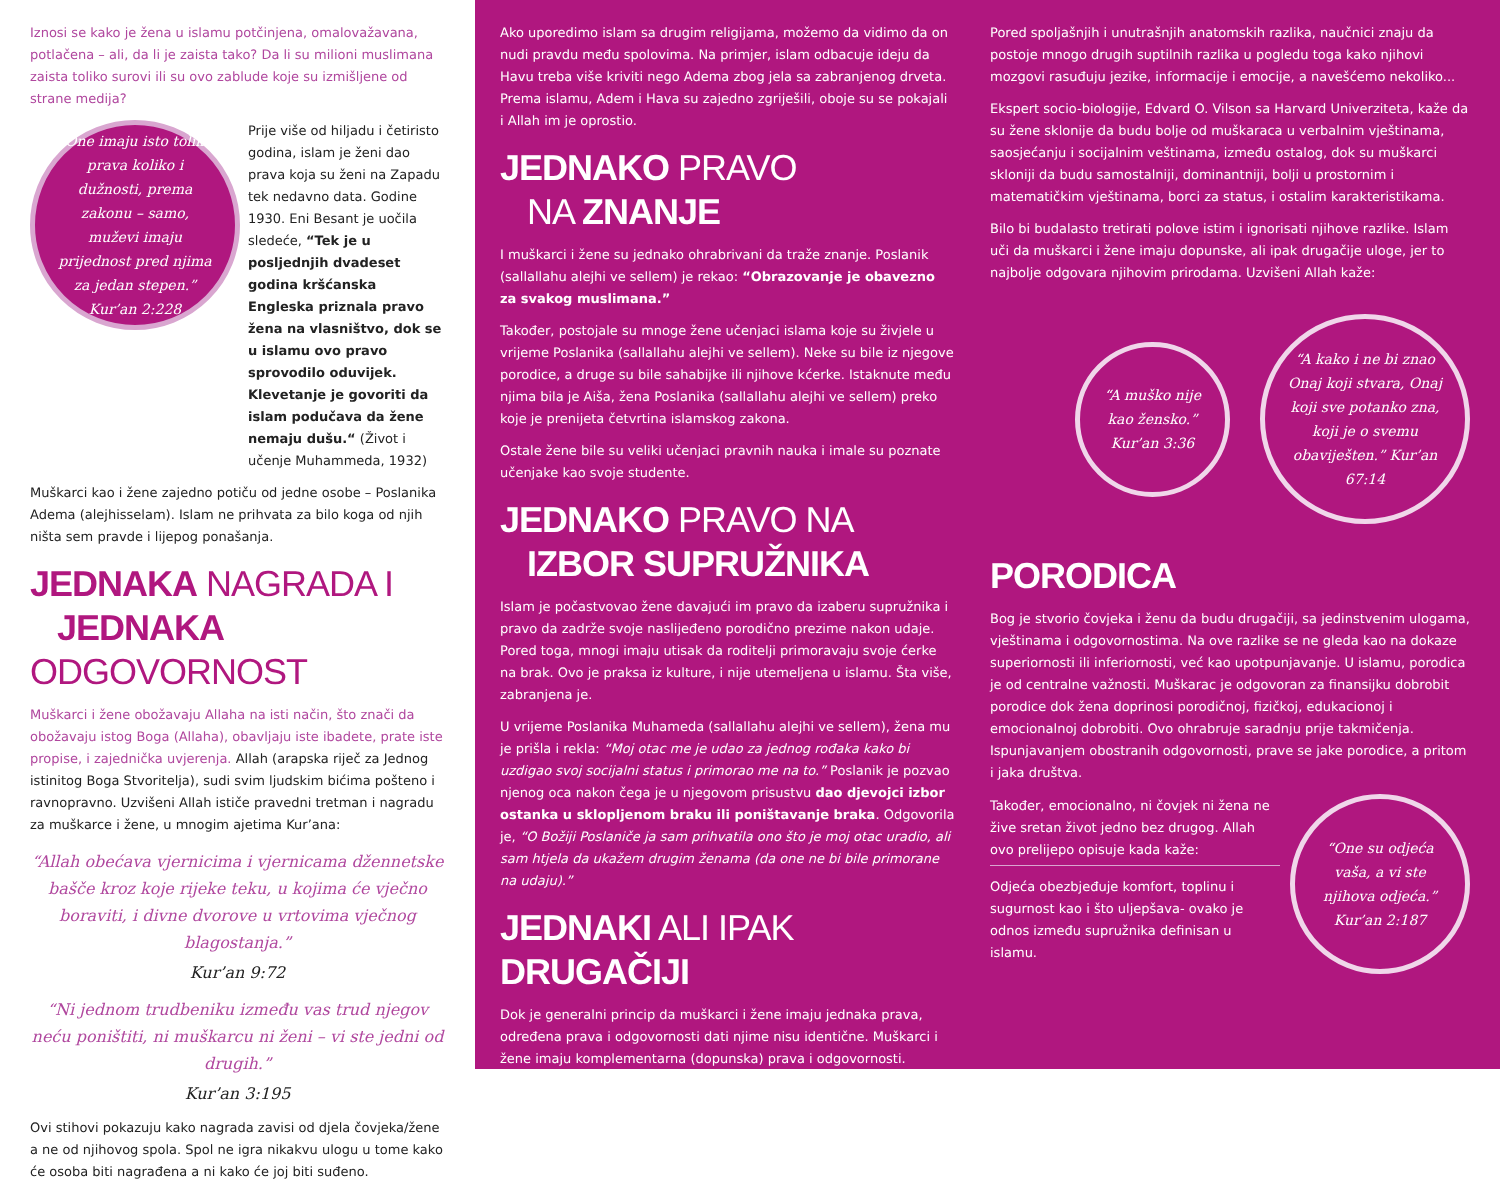Iznosi se kako je žena u islamu potčinjena, omalovažavana, potlačena – ali, da li je zaista tako? Da li su milioni muslimana zaista toliko surovi ili su ovo zablude koje su izmišljene od strane medija?
“One imaju isto toliko prava koliko i dužnosti, prema zakonu – samo, muževi imaju prijednost pred njima za jedan stepen.” Kur’an 2:228
Prije više od hiljadu i četiristo godina, islam je ženi dao prava koja su ženi na Zapadu tek nedavno data. Godine 1930. Eni Besant je uočila sledeće, “Tek je u posljednjih dvadeset godina kršćanska Engleska priznala pravo žena na vlasništvo, dok se u islamu ovo pravo sprovodilo oduvijek. Klevetanje je govoriti da islam podučava da žene nemaju dušu.“ (Život i učenje Muhammeda, 1932)
Muškarci kao i žene zajedno potiču od jedne osobe – Poslanika Adema (alejhisselam). Islam ne prihvata za bilo koga od njih ništa sem pravde i lijepog ponašanja.
JEDNAKA NAGRADA I
JEDNAKA ODGOVORNOST
Muškarci i žene obožavaju Allaha na isti način, što znači da obožavaju istog Boga (Allaha), obavljaju iste ibadete, prate iste propise, i zajednička uvjerenja. Allah (arapska riječ za Jednog istinitog Boga Stvoritelja), sudi svim ljudskim bićima pošteno i ravnopravno. Uzvišeni Allah ističe pravedni tretman i nagradu za muškarce i žene, u mnogim ajetima Kur’ana:
“Allah obećava vjernicima i vjernicama džennetske bašče kroz koje rijeke teku, u kojima će vječno boraviti, i divne dvorove u vrtovima vječnog blagostanja.”
Kur’an 9:72
“Ni jednom trudbeniku između vas trud njegov neću poništiti, ni muškarcu ni ženi – vi ste jedni od drugih.”
Kur’an 3:195
Ovi stihovi pokazuju kako nagrada zavisi od djela čovjeka/žene a ne od njihovog spola. Spol ne igra nikakvu ulogu u tome kako će osoba biti nagrađena a ni kako će joj biti suđeno.
Ako uporedimo islam sa drugim religijama, možemo da vidimo da on nudi pravdu među spolovima. Na primjer, islam odbacuje ideju da Havu treba više kriviti nego Adema zbog jela sa zabranjenog drveta. Prema islamu, Adem i Hava su zajedno zgriješili, oboje su se pokajali i Allah im je oprostio.
JEDNAKO PRAVO
NA ZNANJE
I muškarci i žene su jednako ohrabrivani da traže znanje. Poslanik (sallallahu alejhi ve sellem) je rekao: “Obrazovanje je obavezno za svakog muslimana.”
Također, postojale su mnoge žene učenjaci islama koje su živjele u vrijeme Poslanika (sallallahu alejhi ve sellem). Neke su bile iz njegove porodice, a druge su bile sahabijke ili njihove kćerke. Istaknute među njima bila je Aiša, žena Poslanika (sallallahu alejhi ve sellem) preko koje je prenijeta četvrtina islamskog zakona.
Ostale žene bile su veliki učenjaci pravnih nauka i imale su poznate učenjake kao svoje studente.
JEDNAKO PRAVO NA
IZBOR SUPRUŽNIKA
Islam je počastvovao žene davajući im pravo da izaberu supružnika i pravo da zadrže svoje naslijeđeno porodično prezime nakon udaje. Pored toga, mnogi imaju utisak da roditelji primoravaju svoje ćerke na brak. Ovo je praksa iz kulture, i nije utemeljena u islamu. Šta više, zabranjena je.
U vrijeme Poslanika Muhameda (sallallahu alejhi ve sellem), žena mu je prišla i rekla: “Moj otac me je udao za jednog rođaka kako bi uzdigao svoj socijalni status i primorao me na to.” Poslanik je pozvao njenog oca nakon čega je u njegovom prisustvu dao djevojci izbor ostanka u sklopljenom braku ili poništavanje braka. Odgovorila je, “O Božiji Posla­niče ja sam prihvatila ono što je moj otac uradio, ali sam htjela da ukažem drugim ženama (da one ne bi bile primorane na udaju).”
JEDNAKI ALI IPAK DRUGAČIJI
Dok je generalni princip da muškarci i žene imaju jednaka prava, određena prava i odgovornosti dati njime nisu identične. Muškarci i žene imaju komplementarna (dopunska) prava i odgovornosti.
Pored spoljašnjih i unutrašnjih anatomskih razlika, naučnici znaju da postoje mnogo drugih suptilnih razlika u pogledu toga kako njihovi mozgovi rasuđuju jezike, informacije i emocije, a navešćemo nekoliko...
Ekspert socio-biologije, Edvard O. Vilson sa Harvard Univerziteta, kaže da su žene sklonije da budu bolje od muškaraca u verbalnim vještinama, saosjećanju i socijalnim veštinama, između ostalog, dok su muškarci skloniji da budu samostalniji, dominantniji, bolji u prostornim i matematičkim vještinama, borci za status, i ostalim karakteristikama.
Bilo bi budalasto tretirati polove istim i ignorisati njihove razlike. Islam uči da muškarci i žene imaju dopunske, ali ipak drugačije uloge, jer to najbolje odgovara njihovim prirodama. Uzvišeni Allah kaže:
“A muško nije kao žensko.” Kur’an 3:36
“A kako i ne bi znao Onaj koji stvara, Onaj koji sve potanko zna, koji je o svemu obaviješten.” Kur’an 67:14
PORODICA
Bog je stvorio čovjeka i ženu da budu drugačiji, sa jedinstvenim ulogama, vještinama i odgovornostima. Na ove razlike se ne gleda kao na dokaze superiornosti ili inferiornosti, već kao upotpunjavanje. U islamu, porodica je od centralne važnosti. Muškarac je odgovoran za finansijku dobrobit porodice dok žena doprinosi porodičnoj, fizičkoj, edukacionoj i emocionalnoj dobrobiti. Ovo ohrabruje saradnju prije takmičenja. Ispunjavanjem obostranih odgovornosti, prave se jake porodice, a pritom i jaka društva.
Također, emocionalno, ni čovjek ni žena ne žive sretan život jedno bez drugog. Allah ovo prelijepo opisuje kada kaže:
Odjeća obezbjeđuje komfort, toplinu i sugurnost kao i što uljepšava- ovako je odnos između supružnika definisan u islamu.
“One su odjeća vaša, a vi ste njihova odjeća.” Kur’an 2:187